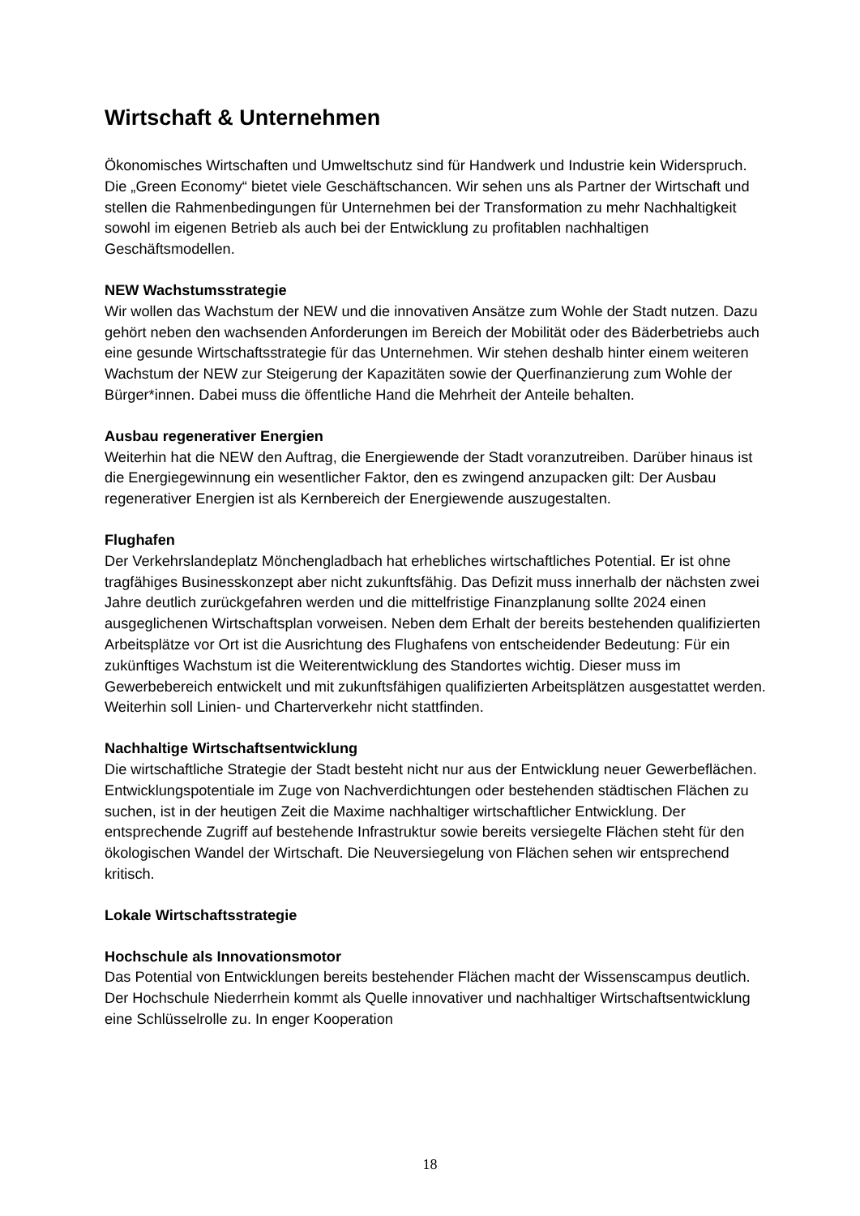Wirtschaft & Unternehmen
Ökonomisches Wirtschaften und Umweltschutz sind für Handwerk und Industrie kein Widerspruch. Die „Green Economy“ bietet viele Geschäftschancen. Wir sehen uns als Partner der Wirtschaft und stellen die Rahmenbedingungen für Unternehmen bei der Transformation zu mehr Nachhaltigkeit sowohl im eigenen Betrieb als auch bei der Entwicklung zu profitablen nachhaltigen Geschäftsmodellen.
NEW Wachstumsstrategie
Wir wollen das Wachstum der NEW und die innovativen Ansätze zum Wohle der Stadt nutzen. Dazu gehört neben den wachsenden Anforderungen im Bereich der Mobilität oder des Bäderbetriebs auch eine gesunde Wirtschaftsstrategie für das Unternehmen. Wir stehen deshalb hinter einem weiteren Wachstum der NEW zur Steigerung der Kapazitäten sowie der Querfinanzierung zum Wohle der Bürger*innen. Dabei muss die öffentliche Hand die Mehrheit der Anteile behalten.
Ausbau regenerativer Energien
Weiterhin hat die NEW den Auftrag, die Energiewende der Stadt voranzutreiben. Darüber hinaus ist die Energiegewinnung ein wesentlicher Faktor, den es zwingend anzupacken gilt: Der Ausbau regenerativer Energien ist als Kernbereich der Energiewende auszugestalten.
Flughafen
Der Verkehrslandeplatz Mönchengladbach hat erhebliches wirtschaftliches Potential. Er ist ohne tragfähiges Businesskonzept aber nicht zukunftsfähig. Das Defizit muss innerhalb der nächsten zwei Jahre deutlich zurückgefahren werden und die mittelfristige Finanzplanung sollte 2024 einen ausgeglichenen Wirtschaftsplan vorweisen. Neben dem Erhalt der bereits bestehenden qualifizierten Arbeitsplätze vor Ort ist die Ausrichtung des Flughafens von entscheidender Bedeutung: Für ein zukünftiges Wachstum ist die Weiterentwicklung des Standortes wichtig. Dieser muss im Gewerbebereich entwickelt und mit zukunftsfähigen qualifizierten Arbeitsplätzen ausgestattet werden. Weiterhin soll Linien- und Charterverkehr nicht stattfinden.
Nachhaltige Wirtschaftsentwicklung
Die wirtschaftliche Strategie der Stadt besteht nicht nur aus der Entwicklung neuer Gewerbeflächen. Entwicklungspotentiale im Zuge von Nachverdichtungen oder bestehenden städtischen Flächen zu suchen, ist in der heutigen Zeit die Maxime nachhaltiger wirtschaftlicher Entwicklung. Der entsprechende Zugriff auf bestehende Infrastruktur sowie bereits versiegelte Flächen steht für den ökologischen Wandel der Wirtschaft. Die Neuversiegelung von Flächen sehen wir entsprechend kritisch.
Lokale Wirtschaftsstrategie
Hochschule als Innovationsmotor
Das Potential von Entwicklungen bereits bestehender Flächen macht der Wissenscampus deutlich. Der Hochschule Niederrhein kommt als Quelle innovativer und nachhaltiger Wirtschaftsentwicklung eine Schlüsselrolle zu. In enger Kooperation
18